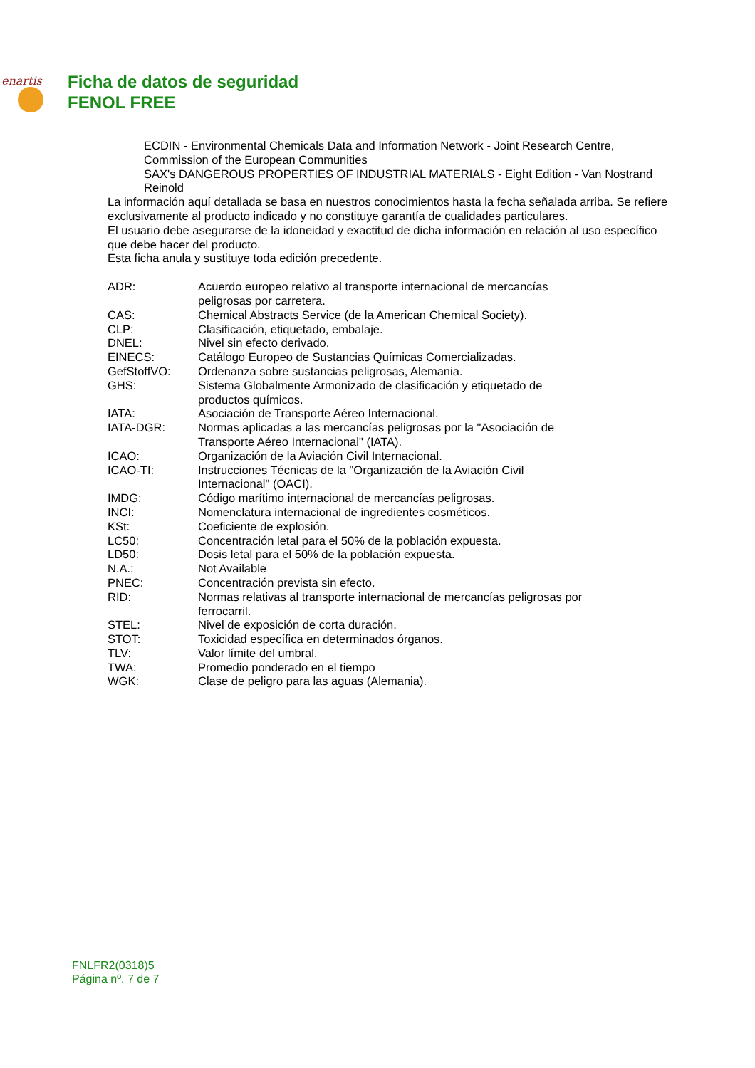enartis
Ficha de datos de seguridad
FENOL FREE
ECDIN - Environmental Chemicals Data and Information Network - Joint Research Centre, Commission of the European Communities
SAX's DANGEROUS PROPERTIES OF INDUSTRIAL MATERIALS - Eight Edition - Van Nostrand Reinold
La información aquí detallada se basa en nuestros conocimientos hasta la fecha señalada arriba. Se refiere exclusivamente al producto indicado y no constituye garantía de cualidades particulares.
El usuario debe asegurarse de la idoneidad y exactitud de dicha información en relación al uso específico que debe hacer del producto.
Esta ficha anula y sustituye toda edición precedente.
| ADR: | Acuerdo europeo relativo al transporte internacional de mercancías peligrosas por carretera. |
| CAS: | Chemical Abstracts Service (de la American Chemical Society). |
| CLP: | Clasificación, etiquetado, embalaje. |
| DNEL: | Nivel sin efecto derivado. |
| EINECS: | Catálogo Europeo de Sustancias Químicas Comercializadas. |
| GefStoffVO: | Ordenanza sobre sustancias peligrosas, Alemania. |
| GHS: | Sistema Globalmente Armonizado de clasificación y etiquetado de productos químicos. |
| IATA: | Asociación de Transporte Aéreo Internacional. |
| IATA-DGR: | Normas aplicadas a las mercancías peligrosas por la "Asociación de Transporte Aéreo Internacional" (IATA). |
| ICAO: | Organización de la Aviación Civil Internacional. |
| ICAO-TI: | Instrucciones Técnicas de la "Organización de la Aviación Civil Internacional" (OACI). |
| IMDG: | Código marítimo internacional de mercancías peligrosas. |
| INCI: | Nomenclatura internacional de ingredientes cosméticos. |
| KSt: | Coeficiente de explosión. |
| LC50: | Concentración letal para el 50% de la población expuesta. |
| LD50: | Dosis letal para el 50% de la población expuesta. |
| N.A.: | Not Available |
| PNEC: | Concentración prevista sin efecto. |
| RID: | Normas relativas al transporte internacional de mercancías peligrosas por ferrocarril. |
| STEL: | Nivel de exposición de corta duración. |
| STOT: | Toxicidad específica en determinados órganos. |
| TLV: | Valor límite del umbral. |
| TWA: | Promedio ponderado en el tiempo |
| WGK: | Clase de peligro para las aguas (Alemania). |
FNLFR2(0318)5
Página nº. 7 de 7